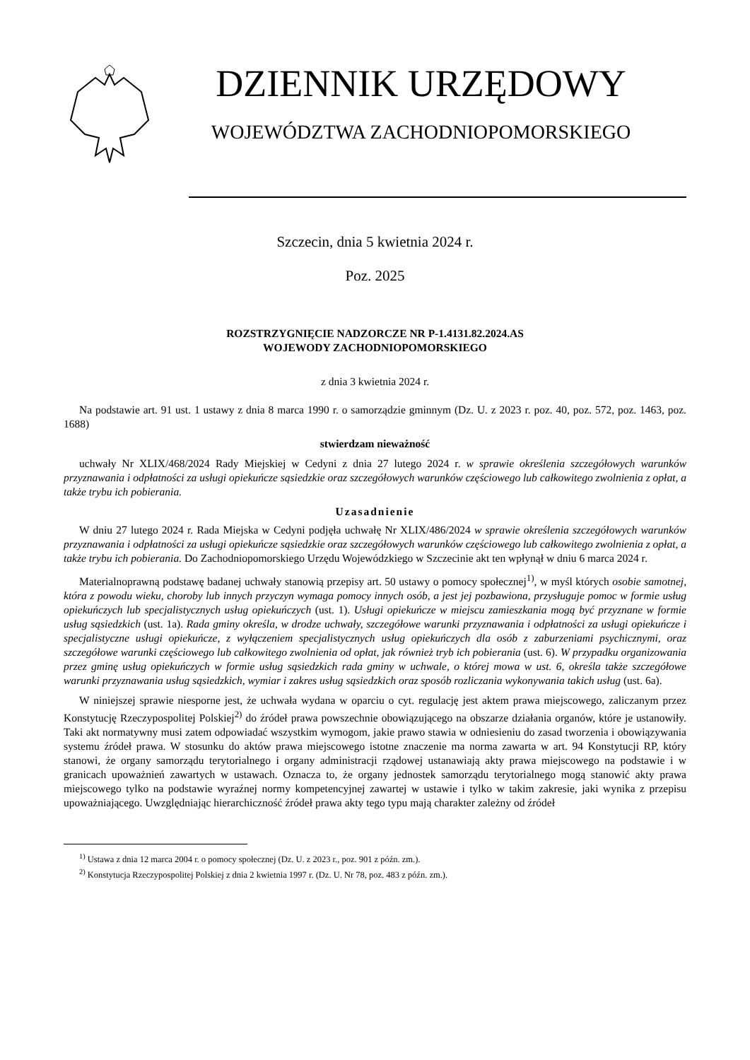DZIENNIK URZĘDOWY
WOJEWÓDZTWA ZACHODNIOPOMORSKIEGO
Szczecin, dnia 5 kwietnia 2024 r.
Poz. 2025
ROZSTRZYGNIĘCIE NADZORCZE NR P-1.4131.82.2024.AS
WOJEWODY ZACHODNIOPOMORSKIEGO
z dnia 3 kwietnia 2024 r.
Na podstawie art. 91 ust. 1 ustawy z dnia 8 marca 1990 r. o samorządzie gminnym (Dz. U. z 2023 r. poz. 40, poz. 572, poz. 1463, poz. 1688)
stwierdzam nieważność
uchwały Nr XLIX/468/2024 Rady Miejskiej w Cedyni z dnia 27 lutego 2024 r. w sprawie określenia szczegółowych warunków przyznawania i odpłatności za usługi opiekuńcze sąsiedzkie oraz szczegółowych warunków częściowego lub całkowitego zwolnienia z opłat, a także trybu ich pobierania.
Uzasadnienie
W dniu 27 lutego 2024 r. Rada Miejska w Cedyni podjęła uchwałę Nr XLIX/486/2024 w sprawie określenia szczegółowych warunków przyznawania i odpłatności za usługi opiekuńcze sąsiedzkie oraz szczegółowych warunków częściowego lub całkowitego zwolnienia z opłat, a także trybu ich pobierania. Do Zachodniopomorskiego Urzędu Wojewódzkiego w Szczecinie akt ten wpłynął w dniu 6 marca 2024 r.
Materialnoprawną podstawę badanej uchwały stanowią przepisy art. 50 ustawy o pomocy społecznej<sup>1)</sup>, w myśl których osobie samotnej, która z powodu wieku, choroby lub innych przyczyn wymaga pomocy innych osób, a jest jej pozbawiona, przysługuje pomoc w formie usług opiekuńczych lub specjalistycznych usług opiekuńczych (ust. 1). Usługi opiekuńcze w miejscu zamieszkania mogą być przyznane w formie usług sąsiedzkich (ust. 1a). Rada gminy określa, w drodze uchwały, szczegółowe warunki przyznawania i odpłatności za usługi opiekuńcze i specjalistyczne usługi opiekuńcze, z wyłączeniem specjalistycznych usług opiekuńczych dla osób z zaburzeniami psychicznymi, oraz szczegółowe warunki częściowego lub całkowitego zwolnienia od opłat, jak również tryb ich pobierania (ust. 6). W przypadku organizowania przez gminę usług opiekuńczych w formie usług sąsiedzkich rada gminy w uchwale, o której mowa w ust. 6, określa także szczegółowe warunki przyznawania usług sąsiedzkich, wymiar i zakres usług sąsiedzkich oraz sposób rozliczania wykonywania takich usług (ust. 6a).
W niniejszej sprawie niesporne jest, że uchwała wydana w oparciu o cyt. regulację jest aktem prawa miejscowego, zaliczanym przez Konstytucję Rzeczypospolitej Polskiej<sup>2)</sup> do źródeł prawa powszechnie obowiązującego na obszarze działania organów, które je ustanowiły. Taki akt normatywny musi zatem odpowiadać wszystkim wymogom, jakie prawo stawia w odniesieniu do zasad tworzenia i obowiązywania systemu źródeł prawa. W stosunku do aktów prawa miejscowego istotne znaczenie ma norma zawarta w art. 94 Konstytucji RP, który stanowi, że organy samorządu terytorialnego i organy administracji rządowej ustanawiają akty prawa miejscowego na podstawie i w granicach upoważnień zawartych w ustawach. Oznacza to, że organy jednostek samorządu terytorialnego mogą stanowić akty prawa miejscowego tylko na podstawie wyraźnej normy kompetencyjnej zawartej w ustawie i tylko w takim zakresie, jaki wynika z przepisu upoważniającego. Uwzględniając hierarchiczność źródeł prawa akty tego typu mają charakter zależny od źródeł
<sup>1)</sup> Ustawa z dnia 12 marca 2004 r. o pomocy społecznej (Dz. U. z 2023 r., poz. 901 z późn. zm.).
<sup>2)</sup> Konstytucja Rzeczypospolitej Polskiej z dnia 2 kwietnia 1997 r. (Dz. U. Nr 78, poz. 483 z późn. zm.).